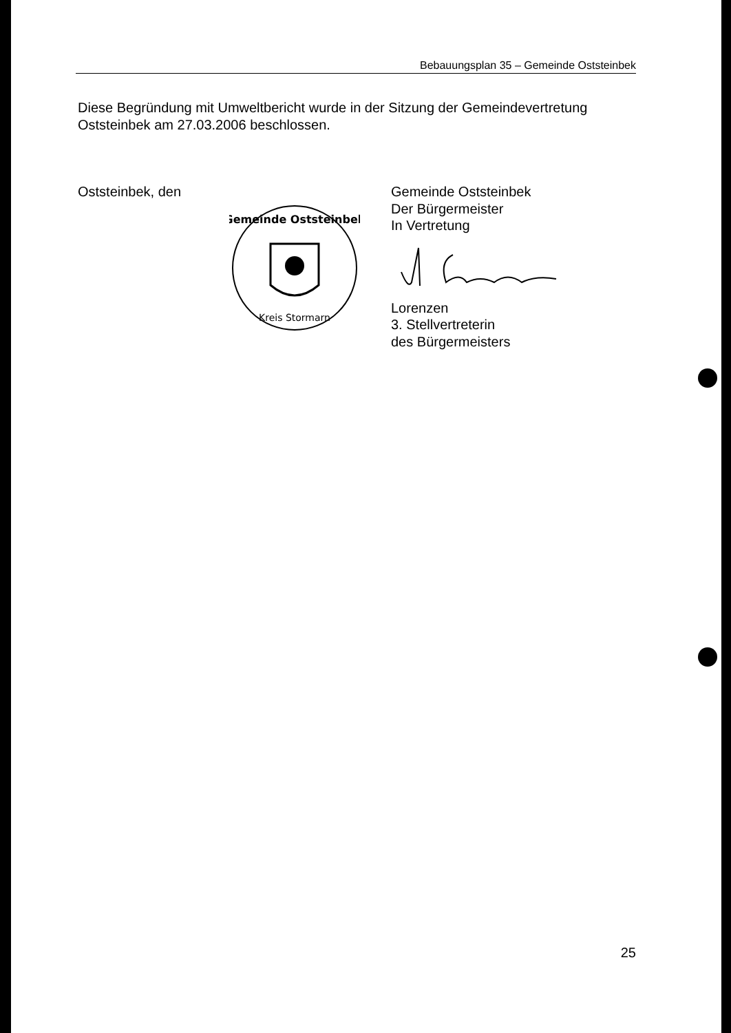Bebauungsplan 35 – Gemeinde Oststeinbek
Diese Begründung mit Umweltbericht wurde in der Sitzung der Gemeindevertretung Oststeinbek am 27.03.2006 beschlossen.
Oststeinbek, den
Gemeinde Oststeinbek
Kreis Stormarn
Gemeinde Oststeinbek
Der Bürgermeister
In Vertretung
Lorenzen
3. Stellvertreterin
des Bürgermeisters
25